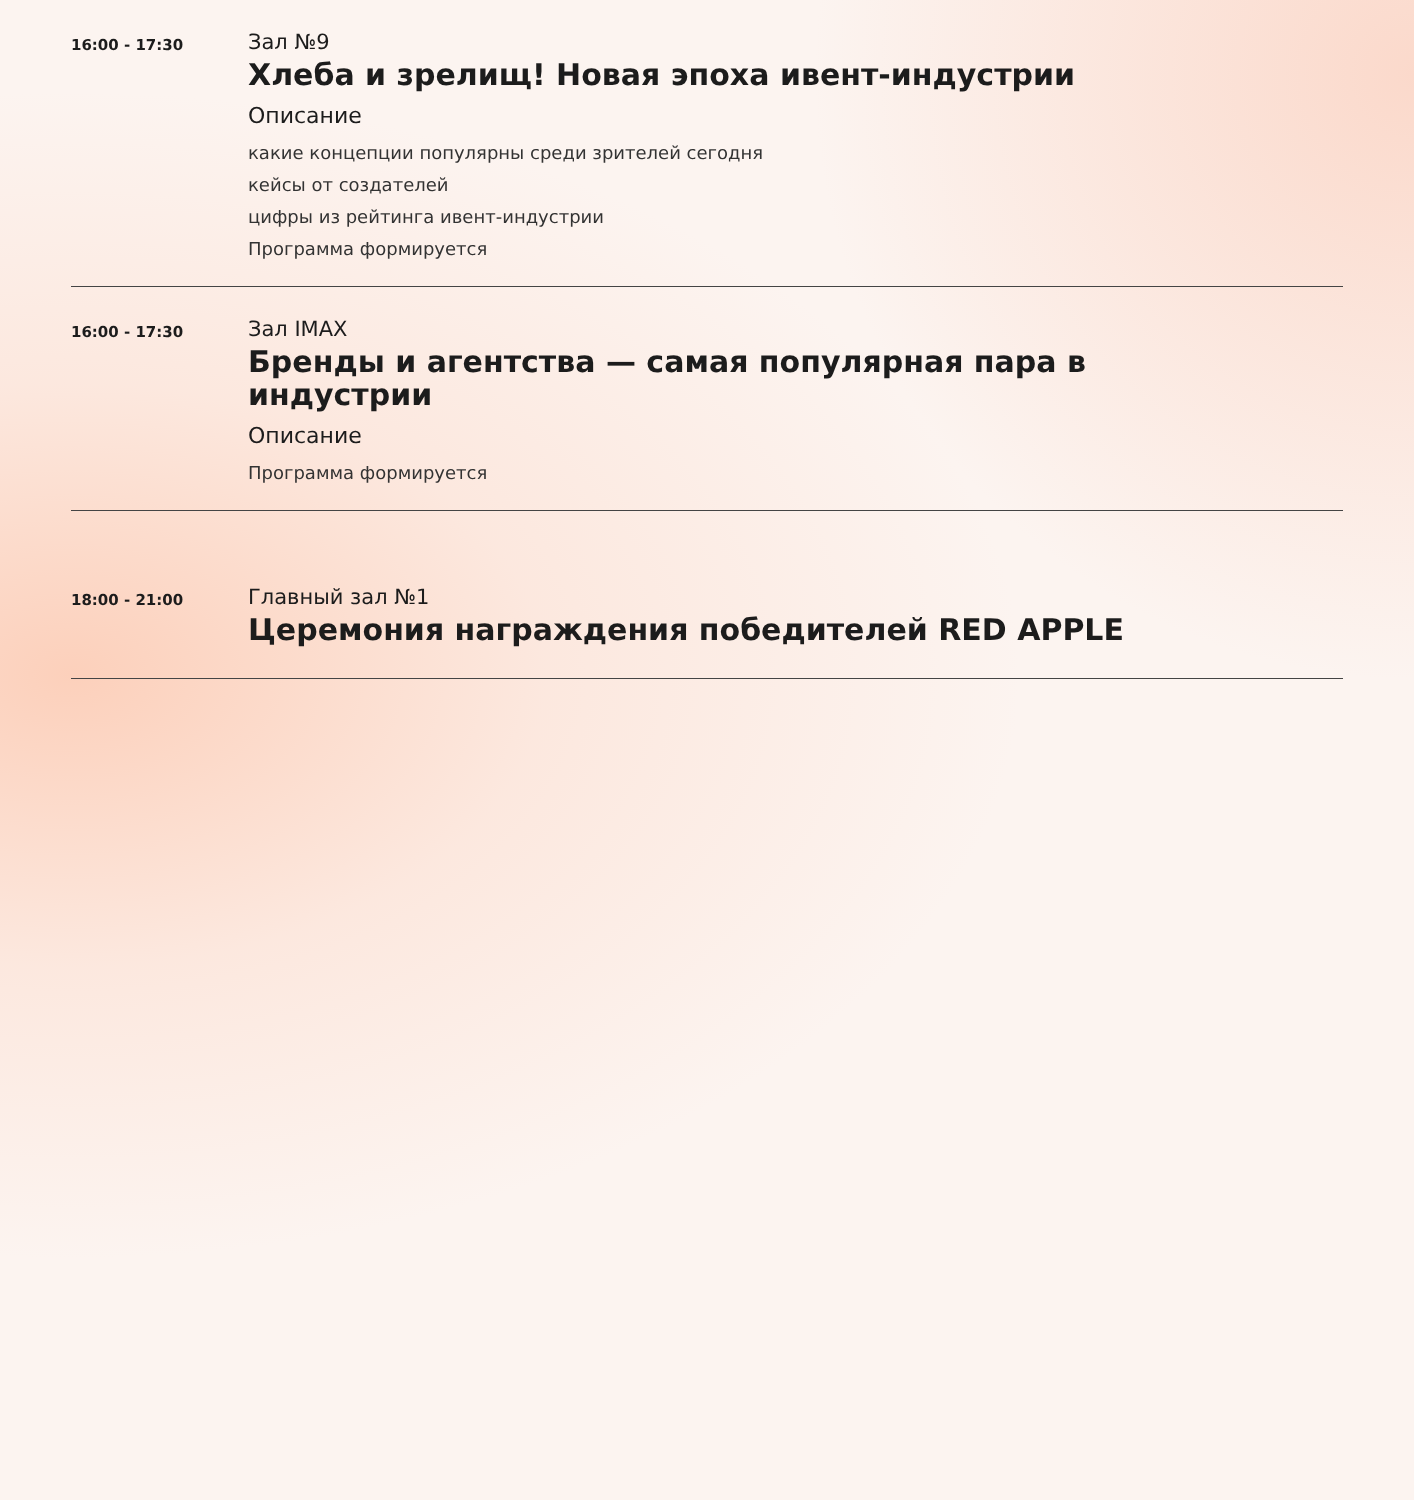16:00 - 17:30
Зал №9
Хлеба и зрелищ! Новая эпоха ивент-индустрии
Описание
какие концепции популярны среди зрителей сегодня
кейсы от создателей
цифры из рейтинга ивент-индустрии
Программа формируется
16:00 - 17:30
Зал IMAX
Бренды и агентства — самая популярная пара в индустрии
Описание
Программа формируется
18:00 - 21:00
Главный зал №1
Церемония награждения победителей RED APPLE